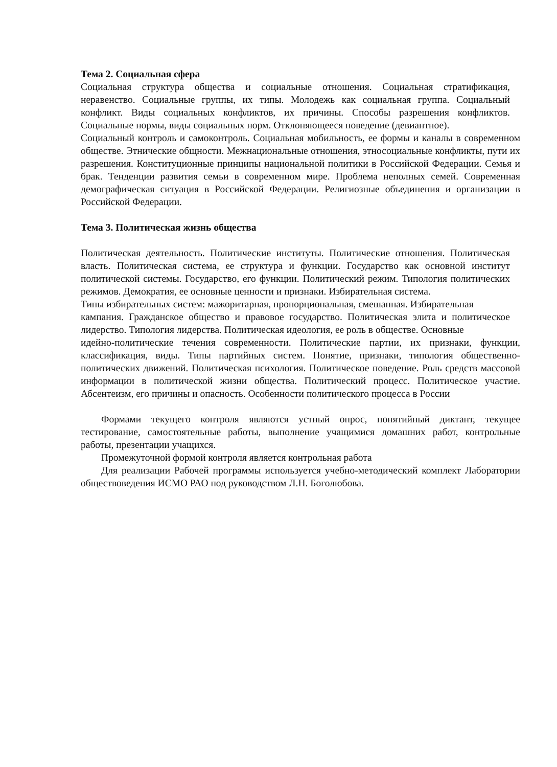Тема 2. Социальная сфера
Социальная структура общества и социальные отношения. Социальная стратификация, неравенство. Социальные группы, их типы. Молодежь как социальная группа. Социальный конфликт. Виды социальных конфликтов, их причины. Способы разрешения конфликтов. Социальные нормы, виды социальных норм. Отклоняющееся поведение (девиантное).
Социальный контроль и самоконтроль. Социальная мобильность, ее формы и каналы в современном обществе. Этнические общности. Межнациональные отношения, этносоциальные конфликты, пути их разрешения. Конституционные принципы национальной политики в Российской Федерации. Семья и брак. Тенденции развития семьи в современном мире. Проблема неполных семей. Современная демографическая ситуация в Российской Федерации. Религиозные объединения и организации в Российской Федерации.
Тема 3. Политическая жизнь общества
Политическая деятельность. Политические институты. Политические отношения. Политическая власть. Политическая система, ее структура и функции. Государство как основной институт политической системы. Государство, его функции. Политический режим. Типология политических режимов. Демократия, ее основные ценности и признаки. Избирательная система.
Типы избирательных систем: мажоритарная, пропорциональная, смешанная. Избирательная
кампания. Гражданское общество и правовое государство. Политическая элита и политическое лидерство. Типология лидерства. Политическая идеология, ее роль в обществе. Основные
идейно-политические течения современности. Политические партии, их признаки, функции, классификация, виды. Типы партийных систем. Понятие, признаки, типология общественно- политических движений. Политическая психология. Политическое поведение. Роль средств массовой информации в политической жизни общества. Политический процесс. Политическое участие. Абсентеизм, его причины и опасность. Особенности политического процесса в России
Формами текущего контроля являются устный опрос, понятийный диктант, текущее тестирование, самостоятельные работы, выполнение учащимися домашних работ, контрольные работы, презентации учащихся.
Промежуточной формой контроля является контрольная работа
Для реализации Рабочей программы используется учебно-методический комплект Лаборатории обществоведения ИСМО РАО под руководством Л.Н. Боголюбова.